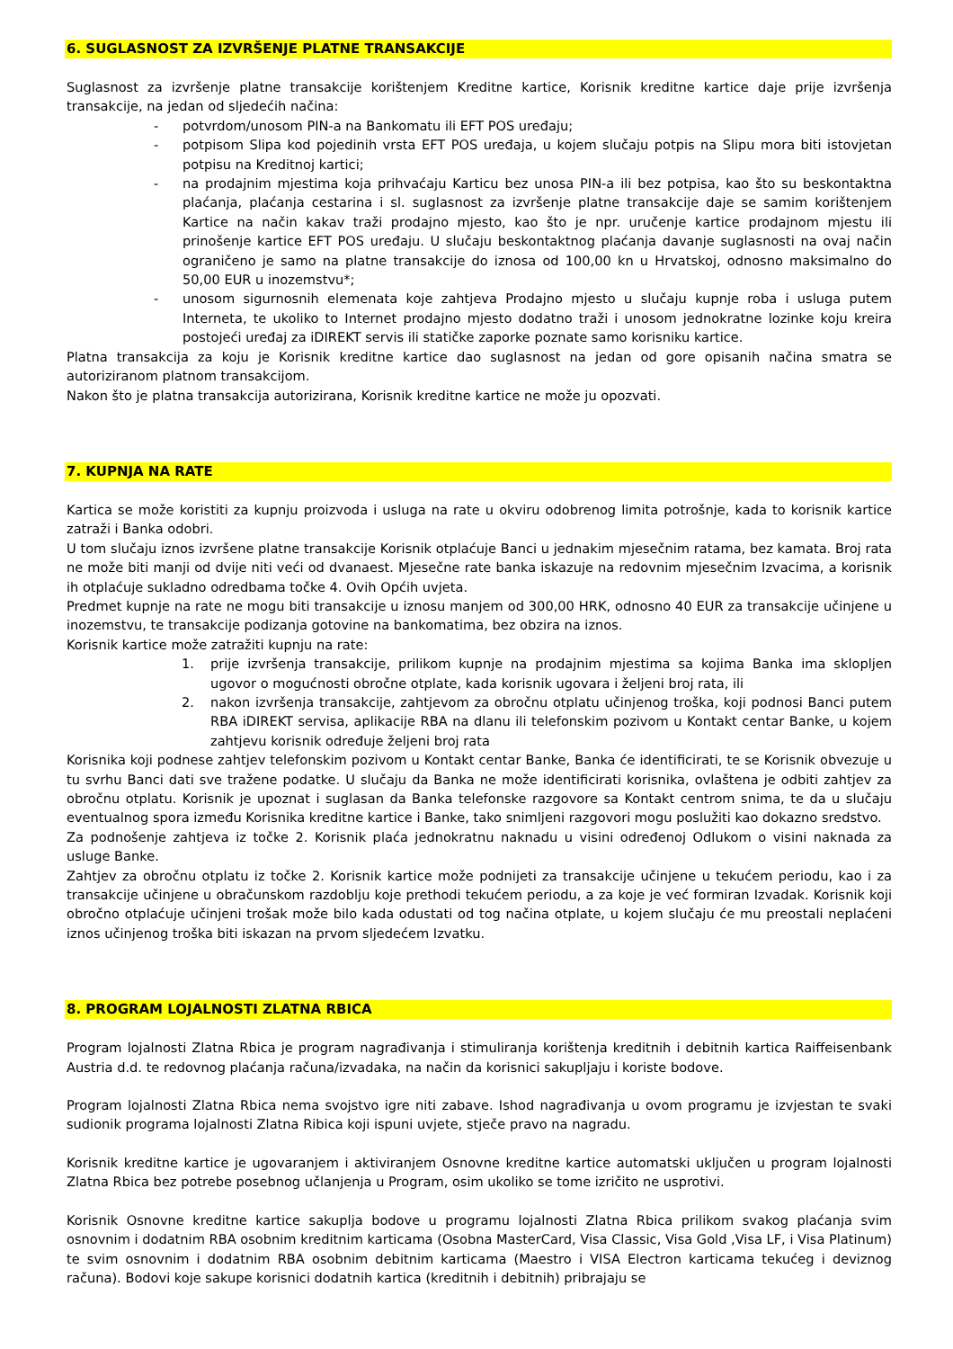6. SUGLASNOST ZA IZVRŠENJE PLATNE TRANSAKCIJE
Suglasnost za izvršenje platne transakcije korištenjem Kreditne kartice, Korisnik kreditne kartice daje prije izvršenja transakcije, na jedan od sljedećih načina:
- potvrdom/unosom PIN-a na Bankomatu ili EFT POS uređaju;
- potpisom Slipa kod pojedinih vrsta EFT POS uređaja, u kojem slučaju potpis na Slipu mora biti istovjetan potpisu na Kreditnoj kartici;
- na prodajnim mjestima koja prihvaćaju Karticu bez unosa PIN-a ili bez potpisa, kao što su beskontaktna plaćanja, plaćanja cestarina i sl. suglasnost za izvršenje platne transakcije daje se samim korištenjem Kartice na način kakav traži prodajno mjesto, kao što je npr. uručenje kartice prodajnom mjestu ili prinošenje kartice EFT POS uređaju. U slučaju beskontaktnog plaćanja davanje suglasnosti na ovaj način ograničeno je samo na platne transakcije do iznosa od 100,00 kn u Hrvatskoj, odnosno maksimalno do 50,00 EUR u inozemstvu*;
- unosom sigurnosnih elemenata koje zahtjeva Prodajno mjesto u slučaju kupnje roba i usluga putem Interneta, te ukoliko to Internet prodajno mjesto dodatno traži i unosom jednokratne lozinke koju kreira postojeći uređaj za iDIREKT servis ili statičke zaporke poznate samo korisniku kartice.
Platna transakcija za koju je Korisnik kreditne kartice dao suglasnost na jedan od gore opisanih načina smatra se autoriziranom platnom transakcijom.
Nakon što je platna transakcija autorizirana, Korisnik kreditne kartice ne može ju opozvati.
7. KUPNJA NA RATE
Kartica se može koristiti za kupnju proizvoda i usluga na rate u okviru odobrenog limita potrošnje, kada to korisnik kartice zatraži i Banka odobri.
U tom slučaju iznos izvršene platne transakcije Korisnik otplaćuje Banci u jednakim mjesečnim ratama, bez kamata. Broj rata ne može biti manji od dvije niti veći od dvanaest. Mjesečne rate banka iskazuje na redovnim mjesečnim Izvacima, a korisnik ih otplaćuje sukladno odredbama točke 4. Ovih Općih uvjeta.
Predmet kupnje na rate ne mogu biti transakcije u iznosu manjem od 300,00 HRK, odnosno 40 EUR za transakcije učinjene u inozemstvu, te transakcije podizanja gotovine na bankomatima, bez obzira na iznos.
Korisnik kartice može zatražiti kupnju na rate:
1. prije izvršenja transakcije, prilikom kupnje na prodajnim mjestima sa kojima Banka ima sklopljen ugovor o mogućnosti obročne otplate, kada korisnik ugovara i željeni broj rata, ili
2. nakon izvršenja transakcije, zahtjevom za obročnu otplatu učinjenog troška, koji podnosi Banci putem RBA iDIREKT servisa, aplikacije RBA na dlanu ili telefonskim pozivom u Kontakt centar Banke, u kojem zahtjevu korisnik određuje željeni broj rata
Korisnika koji podnese zahtjev telefonskim pozivom u Kontakt centar Banke, Banka će identificirati, te se Korisnik obvezuje u tu svrhu Banci dati sve tražene podatke. U slučaju da Banka ne može identificirati korisnika, ovlaštena je odbiti zahtjev za obročnu otplatu. Korisnik je upoznat i suglasan da Banka telefonske razgovore sa Kontakt centrom snima, te da u slučaju eventualnog spora između Korisnika kreditne kartice i Banke, tako snimljeni razgovori mogu poslužiti kao dokazno sredstvo.
Za podnošenje zahtjeva iz točke 2. Korisnik plaća jednokratnu naknadu u visini određenoj Odlukom o visini naknada za usluge Banke.
Zahtjev za obročnu otplatu iz točke 2. Korisnik kartice može podnijeti za transakcije učinjene u tekućem periodu, kao i za transakcije učinjene u obračunskom razdoblju koje prethodi tekućem periodu, a za koje je već formiran Izvadak. Korisnik koji obročno otplaćuje učinjeni trošak može bilo kada odustati od tog načina otplate, u kojem slučaju će mu preostali neplaćeni iznos učinjenog troška biti iskazan na prvom sljedećem Izvatku.
8. PROGRAM LOJALNOSTI ZLATNA RBICA
Program lojalnosti Zlatna Rbica je program nagrađivanja i stimuliranja korištenja kreditnih i debitnih kartica Raiffeisenbank Austria d.d. te redovnog plaćanja računa/izvadaka, na način da korisnici sakupljaju i koriste bodove.
Program lojalnosti Zlatna Rbica nema svojstvo igre niti zabave. Ishod nagrađivanja u ovom programu je izvjestan te svaki sudionik programa lojalnosti Zlatna Ribica koji ispuni uvjete, stječe pravo na nagradu.
Korisnik kreditne kartice je ugovaranjem i aktiviranjem Osnovne kreditne kartice automatski uključen u program lojalnosti Zlatna Rbica bez potrebe posebnog učlanjenja u Program, osim ukoliko se tome izričito ne usprotivi.
Korisnik Osnovne kreditne kartice sakuplja bodove u programu lojalnosti Zlatna Rbica prilikom svakog plaćanja svim osnovnim i dodatnim RBA osobnim kreditnim karticama (Osobna MasterCard, Visa Classic, Visa Gold ,Visa LF, i Visa Platinum) te svim osnovnim i dodatnim RBA osobnim debitnim karticama (Maestro i VISA Electron karticama tekućeg i deviznog računa). Bodovi koje sakupe korisnici dodatnih kartica (kreditnih i debitnih) pribrajaju se